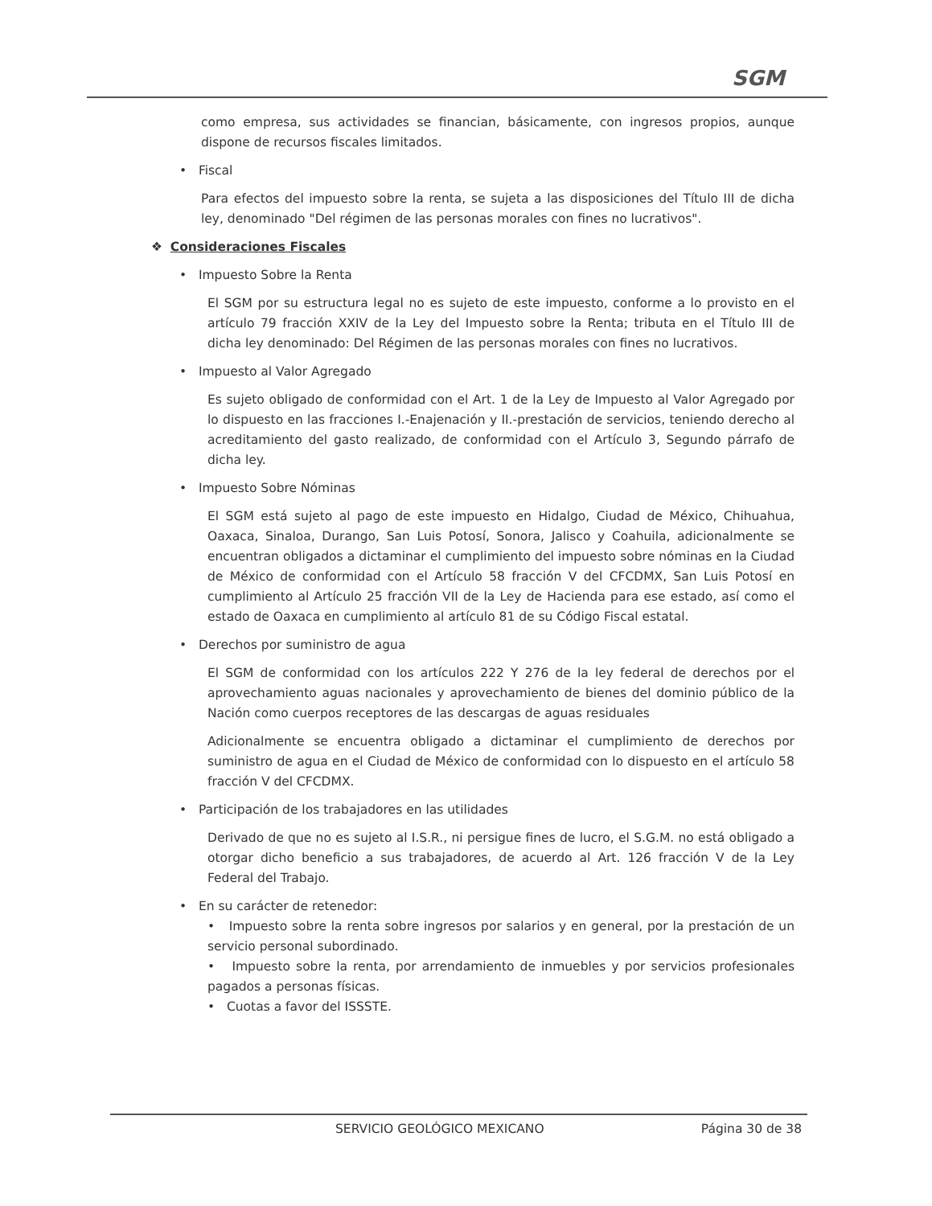SGM
como empresa, sus actividades se financian, básicamente, con ingresos propios, aunque dispone de recursos fiscales limitados.
• Fiscal
Para efectos del impuesto sobre la renta, se sujeta a las disposiciones del Título III de dicha ley, denominado "Del régimen de las personas morales con fines no lucrativos".
❖ Consideraciones Fiscales
• Impuesto Sobre la Renta
El SGM por su estructura legal no es sujeto de este impuesto, conforme a lo provisto en el artículo 79 fracción XXIV de la Ley del Impuesto sobre la Renta; tributa en el Título III de dicha ley denominado: Del Régimen de las personas morales con fines no lucrativos.
• Impuesto al Valor Agregado
Es sujeto obligado de conformidad con el Art. 1 de la Ley de Impuesto al Valor Agregado por lo dispuesto en las fracciones I.-Enajenación y II.-prestación de servicios, teniendo derecho al acreditamiento del gasto realizado, de conformidad con el Artículo 3, Segundo párrafo de dicha ley.
• Impuesto Sobre Nóminas
El SGM está sujeto al pago de este impuesto en Hidalgo, Ciudad de México, Chihuahua, Oaxaca, Sinaloa, Durango, San Luis Potosí, Sonora, Jalisco y Coahuila, adicionalmente se encuentran obligados a dictaminar el cumplimiento del impuesto sobre nóminas en la Ciudad de México de conformidad con el Artículo 58 fracción V del CFCDMX, San Luis Potosí en cumplimiento al Artículo 25 fracción VII de la Ley de Hacienda para ese estado, así como el estado de Oaxaca en cumplimiento al artículo 81 de su Código Fiscal estatal.
• Derechos por suministro de agua
El SGM de conformidad con los artículos 222 Y 276 de la ley federal de derechos por el aprovechamiento aguas nacionales y aprovechamiento de bienes del dominio público de la Nación como cuerpos receptores de las descargas de aguas residuales
Adicionalmente se encuentra obligado a dictaminar el cumplimiento de derechos por suministro de agua en el Ciudad de México de conformidad con lo dispuesto en el artículo 58 fracción V del CFCDMX.
• Participación de los trabajadores en las utilidades
Derivado de que no es sujeto al I.S.R., ni persigue fines de lucro, el S.G.M. no está obligado a otorgar dicho beneficio a sus trabajadores, de acuerdo al Art. 126 fracción V de la Ley Federal del Trabajo.
• En su carácter de retenedor:
• Impuesto sobre la renta sobre ingresos por salarios y en general, por la prestación de un servicio personal subordinado.
• Impuesto sobre la renta, por arrendamiento de inmuebles y por servicios profesionales pagados a personas físicas.
• Cuotas a favor del ISSSTE.
SERVICIO GEOLÓGICO MEXICANO Página 30 de 38